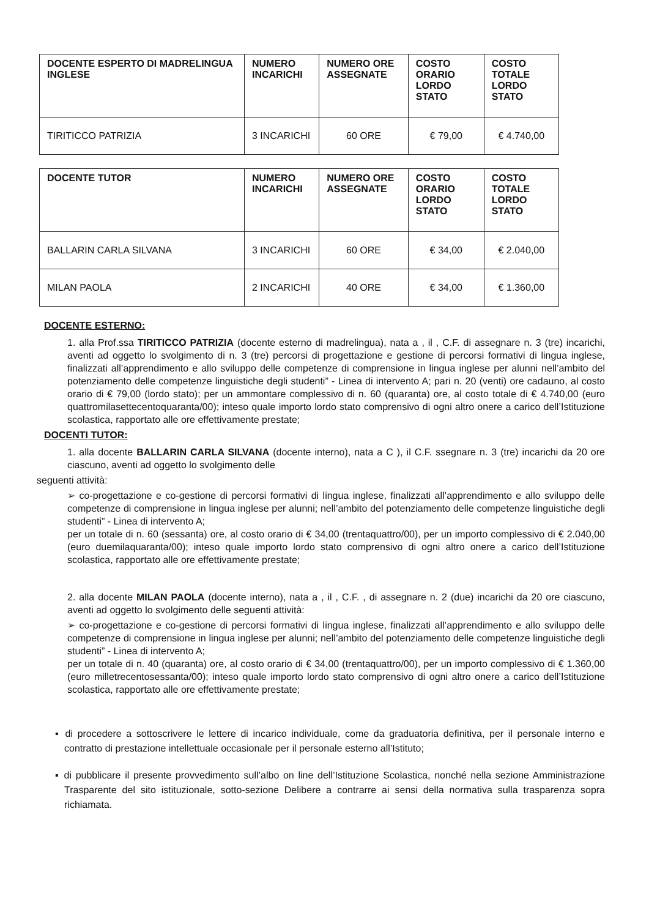| DOCENTE ESPERTO DI MADRELINGUA INGLESE | NUMERO INCARICHI | NUMERO ORE ASSEGNATE | COSTO ORARIO LORDO STATO | COSTO TOTALE LORDO STATO |
| --- | --- | --- | --- | --- |
| TIRITICCO PATRIZIA | 3 INCARICHI | 60 ORE | € 79,00 | € 4.740,00 |
| DOCENTE TUTOR | NUMERO INCARICHI | NUMERO ORE ASSEGNATE | COSTO ORARIO LORDO STATO | COSTO TOTALE LORDO STATO |
| --- | --- | --- | --- | --- |
| BALLARIN CARLA SILVANA | 3 INCARICHI | 60 ORE | € 34,00 | € 2.040,00 |
| MILAN PAOLA | 2 INCARICHI | 40 ORE | € 34,00 | € 1.360,00 |
DOCENTE ESTERNO:
1. alla Prof.ssa TIRITICCO PATRIZIA (docente esterno di madrelingua), nata a , il , C.F. di assegnare n. 3 (tre) incarichi, aventi ad oggetto lo svolgimento di n. 3 (tre) percorsi di progettazione e gestione di percorsi formativi di lingua inglese, finalizzati all’apprendimento e allo sviluppo delle competenze di comprensione in lingua inglese per alunni nell’ambito del potenziamento delle competenze linguistiche degli studenti” - Linea di intervento A; pari n. 20 (venti) ore cadauno, al costo orario di € 79,00 (lordo stato); per un ammontare complessivo di n. 60 (quaranta) ore, al costo totale di € 4.740,00 (euro quattromilasettecentoquaranta/00); inteso quale importo lordo stato comprensivo di ogni altro onere a carico dell’Istituzione scolastica, rapportato alle ore effettivamente prestate;
DOCENTI TUTOR:
1. alla docente BALLARIN CARLA SILVANA (docente interno), nata a C ), il C.F. ssegnare n. 3 (tre) incarichi da 20 ore ciascuno, aventi ad oggetto lo svolgimento delle
seguenti attività:
➢ co-progettazione e co-gestione di percorsi formativi di lingua inglese, finalizzati all’apprendimento e allo sviluppo delle competenze di comprensione in lingua inglese per alunni; nell’ambito del potenziamento delle competenze linguistiche degli studenti” - Linea di intervento A;
per un totale di n. 60 (sessanta) ore, al costo orario di € 34,00 (trentaquattro/00), per un importo complessivo di € 2.040,00 (euro duemilaquaranta/00); inteso quale importo lordo stato comprensivo di ogni altro onere a carico dell’Istituzione scolastica, rapportato alle ore effettivamente prestate;
2. alla docente MILAN PAOLA (docente interno), nata a , il , C.F. , di assegnare n. 2 (due) incarichi da 20 ore ciascuno, aventi ad oggetto lo svolgimento delle seguenti attività:
➢ co-progettazione e co-gestione di percorsi formativi di lingua inglese, finalizzati all’apprendimento e allo sviluppo delle competenze di comprensione in lingua inglese per alunni; nell’ambito del potenziamento delle competenze linguistiche degli studenti” - Linea di intervento A;
per un totale di n. 40 (quaranta) ore, al costo orario di € 34,00 (trentaquattro/00), per un importo complessivo di € 1.360,00 (euro milletrecentosessanta/00); inteso quale importo lordo stato comprensivo di ogni altro onere a carico dell’Istituzione scolastica, rapportato alle ore effettivamente prestate;
▪ di procedere a sottoscrivere le lettere di incarico individuale, come da graduatoria definitiva, per il personale interno e contratto di prestazione intellettuale occasionale per il personale esterno all’Istituto;
▪ di pubblicare il presente provvedimento sull’albo on line dell’Istituzione Scolastica, nonché nella sezione Amministrazione Trasparente del sito istituzionale, sotto-sezione Delibere a contrarre ai sensi della normativa sulla trasparenza sopra richiamata.